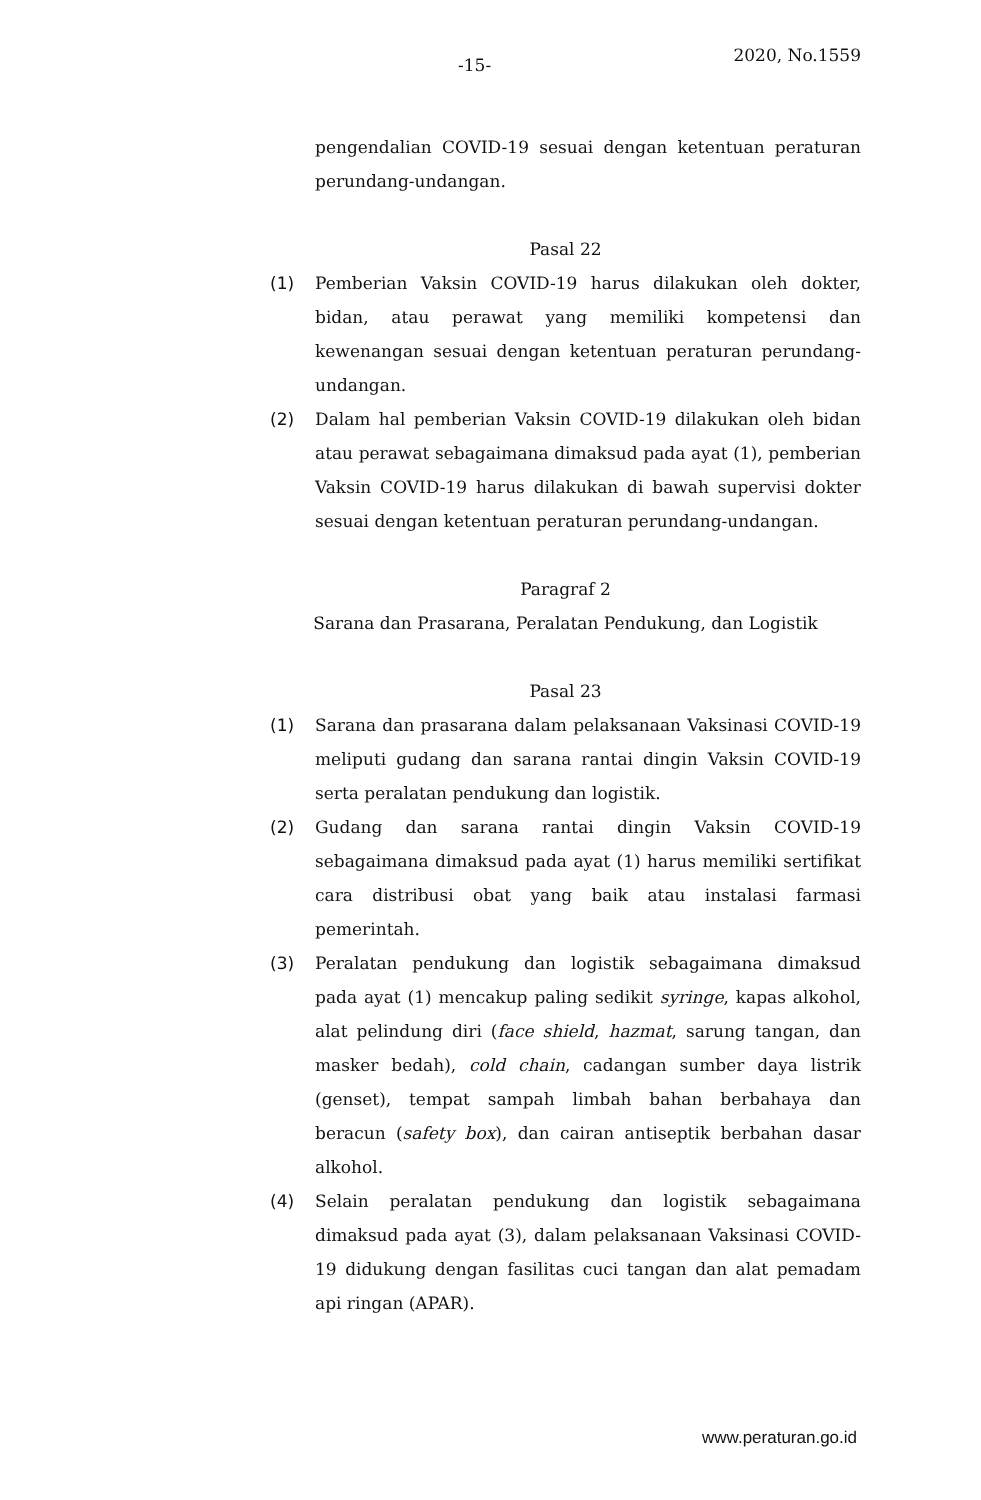-15- 2020, No.1559
pengendalian COVID-19 sesuai dengan ketentuan peraturan perundang-undangan.
Pasal 22
(1) Pemberian Vaksin COVID-19 harus dilakukan oleh dokter, bidan, atau perawat yang memiliki kompetensi dan kewenangan sesuai dengan ketentuan peraturan perundang-undangan.
(2) Dalam hal pemberian Vaksin COVID-19 dilakukan oleh bidan atau perawat sebagaimana dimaksud pada ayat (1), pemberian Vaksin COVID-19 harus dilakukan di bawah supervisi dokter sesuai dengan ketentuan peraturan perundang-undangan.
Paragraf 2
Sarana dan Prasarana, Peralatan Pendukung, dan Logistik
Pasal 23
(1) Sarana dan prasarana dalam pelaksanaan Vaksinasi COVID-19 meliputi gudang dan sarana rantai dingin Vaksin COVID-19 serta peralatan pendukung dan logistik.
(2) Gudang dan sarana rantai dingin Vaksin COVID-19 sebagaimana dimaksud pada ayat (1) harus memiliki sertifikat cara distribusi obat yang baik atau instalasi farmasi pemerintah.
(3) Peralatan pendukung dan logistik sebagaimana dimaksud pada ayat (1) mencakup paling sedikit syringe, kapas alkohol, alat pelindung diri (face shield, hazmat, sarung tangan, dan masker bedah), cold chain, cadangan sumber daya listrik (genset), tempat sampah limbah bahan berbahaya dan beracun (safety box), dan cairan antiseptik berbahan dasar alkohol.
(4) Selain peralatan pendukung dan logistik sebagaimana dimaksud pada ayat (3), dalam pelaksanaan Vaksinasi COVID-19 didukung dengan fasilitas cuci tangan dan alat pemadam api ringan (APAR).
www.peraturan.go.id